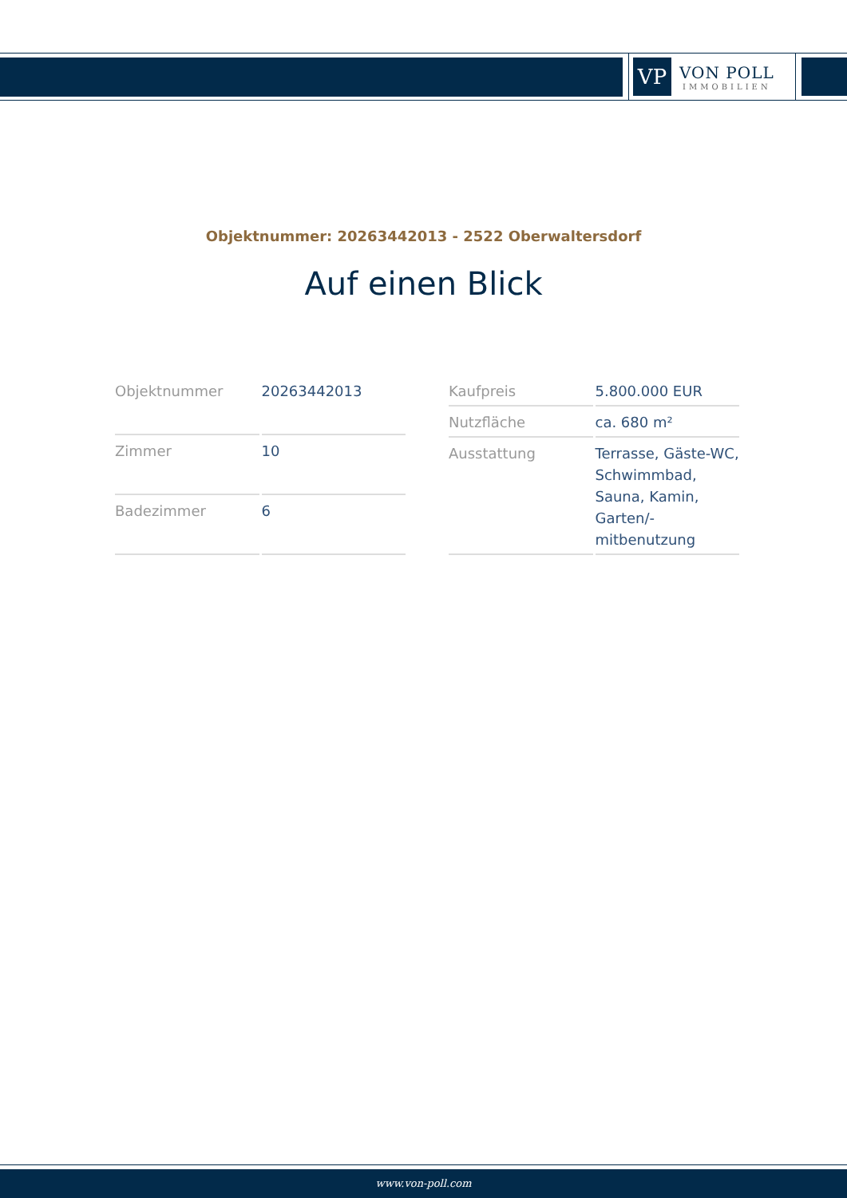VP
VON POLL
IMMOBILIEN
Objektnummer: 20263442013 - 2522 Oberwaltersdorf
Auf einen Blick
| Objektnummer | 20263442013 |
| Zimmer | 10 |
| Badezimmer | 6 |
| Kaufpreis | 5.800.000 EUR |
| Nutzfläche | ca. 680 m² |
| Ausstattung | Terrasse, Gäste-WC, Schwimmbad, Sauna, Kamin, Garten/-mitbenutzung |
www.von-poll.com